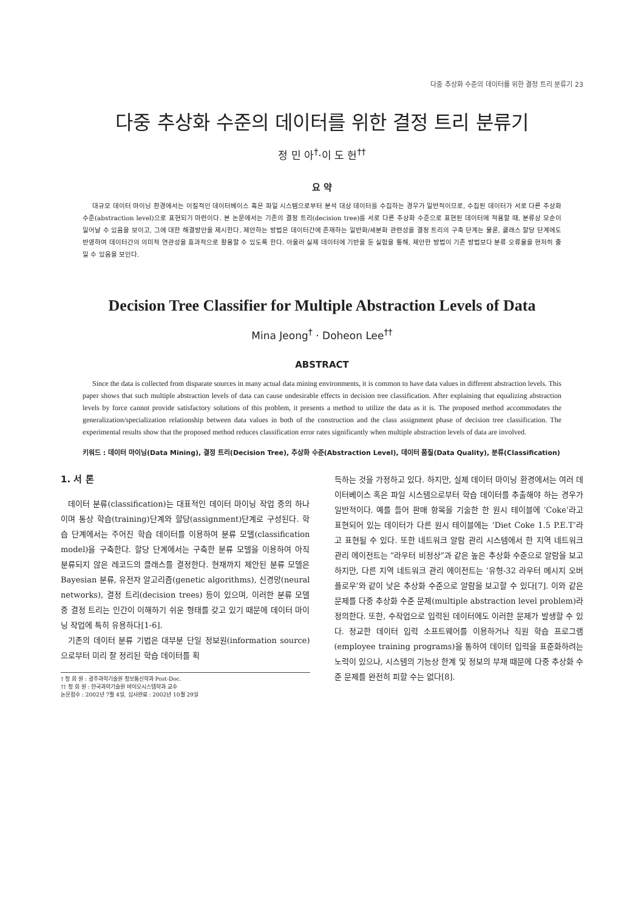다중 추상화 수준의 데이터를 위한 결정 트리 분류기 23
다중 추상화 수준의 데이터를 위한 결정 트리 분류기
정 민 아<sup>†</sup>·이 도 헌<sup>††</sup>
요 약
대규모 데이터 마이닝 환경에서는 이질적인 데이터베이스 혹은 파일 시스템으로부터 분석 대상 데이터를 수집하는 경우가 일반적이므로, 수집된 데이터가 서로 다른 추상화 수준(abstraction level)으로 표현되기 마련이다. 본 논문에서는 기존의 결정 트리(decision tree)를 서로 다른 추상화 수준으로 표현된 데이터에 적용할 때, 분류상 모순이 일어날 수 있음을 보이고, 그에 대한 해결방안을 제시한다. 제안하는 방법은 데이터간에 존재하는 일반화/세분화 관련성을 결정 트리의 구축 단계는 물론, 클래스 할당 단계에도 반영하여 데이터간의 의미적 연관성을 효과적으로 활용할 수 있도록 한다. 아울러 실제 데이터에 기반을 둔 실험을 통해, 제안한 방법이 기존 방법보다 분류 오류율을 현저히 줄일 수 있음을 보인다.
Decision Tree Classifier for Multiple Abstraction Levels of Data
Mina Jeong<sup>†</sup> · Doheon Lee<sup>††</sup>
ABSTRACT
Since the data is collected from disparate sources in many actual data mining environments, it is common to have data values in different abstraction levels. This paper shows that such multiple abstraction levels of data can cause undesirable effects in decision tree classification. After explaining that equalizing abstraction levels by force cannot provide satisfactory solutions of this problem, it presents a method to utilize the data as it is. The proposed method accommodates the generalization/specialization relationship between data values in both of the construction and the class assignment phase of decision tree classification. The experimental results show that the proposed method reduces classification error rates significantly when multiple abstraction levels of data are involved.
키워드 : 데이터 마이닝(Data Mining), 결정 트리(Decision Tree), 추상화 수준(Abstraction Level), 데이터 품질(Data Quality), 분류(Classification)
1. 서 론
데이터 분류(classification)는 대표적인 데이터 마이닝 작업 중의 하나이며 통상 학습(training)단계와 할당(assignment)단계로 구성된다. 학습 단계에서는 주어진 학습 데이터를 이용하여 분류 모델(classification model)을 구축한다. 할당 단계에서는 구축한 분류 모델을 이용하여 아직 분류되지 않은 레코드의 클래스를 결정한다. 현재까지 제안된 분류 모델은 Bayesian 분류, 유전자 알고리즘(genetic algorithms), 신경망(neural networks), 결정 트리(decision trees) 등이 있으며, 이러한 분류 모델 중 결정 트리는 인간이 이해하기 쉬운 형태를 갖고 있기 때문에 데이터 마이닝 작업에 특히 유용하다[1-6].
기존의 데이터 분류 기법은 대부분 단일 정보원(information source)으로부터 미리 잘 정리된 학습 데이터를 획
† 정 회 원 : 광주과학기술원 정보통신학과 Post-Doc.
†† 정 회 원 : 한국과학기술원 바이오시스템학과 교수
논문접수 : 2002년 7월 4일, 심사완료 : 2002년 10월 29일
득하는 것을 가정하고 있다. 하지만, 실제 데이터 마이닝 환경에서는 여러 데이터베이스 혹은 파일 시스템으로부터 학습 데이터를 추출해야 하는 경우가 일반적이다. 예를 들어 판매 항목을 기술한 한 원시 테이블에 ‘Coke’라고 표현되어 있는 데이터가 다른 원시 테이블에는 ‘Diet Coke 1.5 P.E.T’라고 표현될 수 있다. 또한 네트워크 알람 관리 시스템에서 한 지역 네트워크 관리 에이전트는 “라우터 비정상”과 같은 높은 추상화 수준으로 알람을 보고하지만, 다른 지역 네트워크 관리 에이전트는 ‘유형-32 라우터 메시지 오버플로우’와 같이 낮은 추상화 수준으로 알람을 보고할 수 있다[7]. 이와 같은 문제를 다중 추상화 수준 문제(multiple abstraction level problem)라 정의한다. 또한, 수작업으로 입력된 데이터에도 이러한 문제가 발생할 수 있다. 정교한 데이터 입력 소프트웨어를 이용하거나 직원 학습 프로그램(employee training programs)을 통하여 데이터 입력을 표준화하려는 노력이 있으나, 시스템의 기능상 한계 및 정보의 부재 때문에 다중 추상화 수준 문제를 완전히 피할 수는 없다[8].